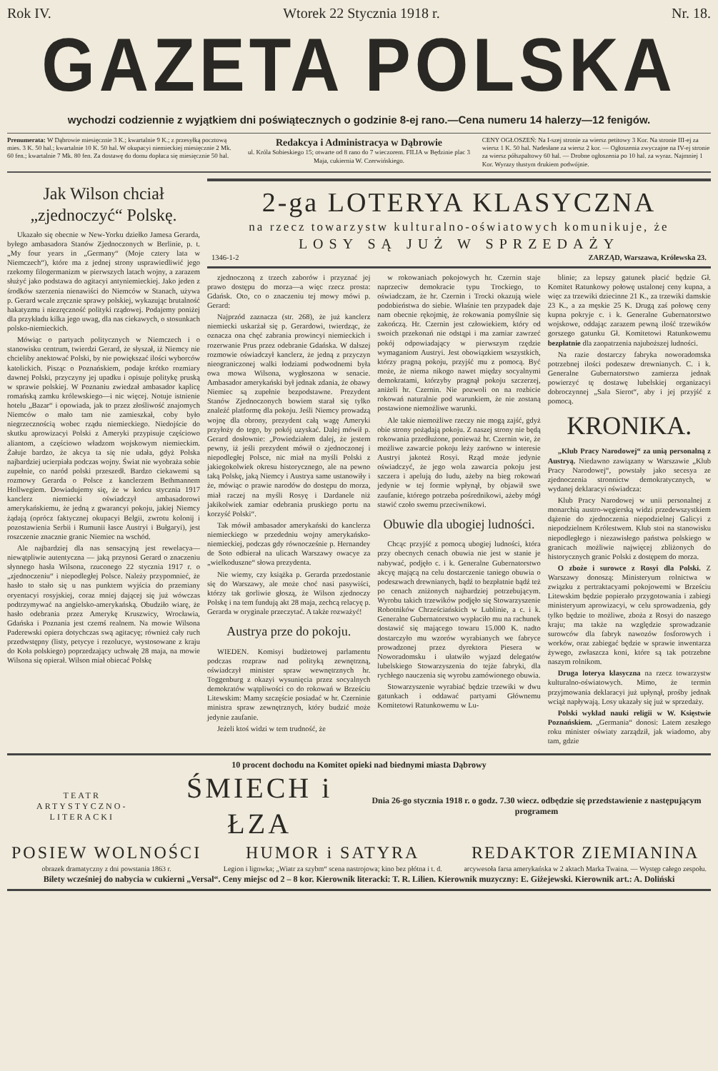Rok IV. Wtorek 22 Stycznia 1918 r. Nr. 18.
GAZETA POLSKA
wychodzi codziennie z wyjątkiem dni poświątecznych o godzinie 8-ej rano.—Cena numeru 14 halerzy—12 fenigów.
Prenumerata: W Dąbrowie miesięcznie 3 K.; kwartalnie 9 K.; z przesyłką pocztową mies. 3 K. 50 hal.; kwartalnie 10 K. 50 hal. W okupacyi niemieckiej miesięcznie 2 Mk. 60 fen.; kwartalnie 7 Mk. 80 fen. Za dostawę do domu dopłaca się miesięcznie 50 hal.
Redakcya i Administracya w Dąbrowie
ul. Króla Sobieskiego 15; otwarte od 8 rano do 7 wieczorem. FILIA w Będzinie plac 3 Maja, cukiernia W. Czerwińskiego.
CENY OGŁOSZEŃ: Na I-szej stronie za wiersz petitowy 3 Kor. Na stronie III-ej za wiersz 1 K. 50 hal. Nadesłane za wiersz 2 kor. — Ogłoszenia zwyczajne na IV-ej stronie za wiersz półszpaltowy 60 hal. — Drobne ogłoszenia po 10 hal. za wyraz. Najmniej 1 Kor. Wyrazy tłustym drukiem podwójnie.
Jak Wilson chciał „zjednoczyć“ Polskę.
Ukazało się obecnie w New-Yorku dziełko Jamesa Gerarda, byłego ambasadora Stanów Zjednoczonych w Berlinie, p. t. „My four years in „Germany“ (Moje cztery lata w Niemczech“), które ma z jednej strony usprawiedliwić jego rzekomy filogermanizm w pierwszych latach wojny, a zarazem służyć jako podstawa do agitacyi antyniemieckiej. Jako jeden z środków szerzenia nienawiści do Niemców w Stanach, używa p. Gerard wcale zręcznie sprawy polskiej, wykazując brutalność hakatyzmu i niezręczność polityki rządowej. Podajemy poniżej dla przykładu kilka jego uwag, dla nas ciekawych, o stosunkach polsko-niemieckich.
Mówiąc o partyach politycznych w Niemczech i o stanowisku centrum, twierdzi Gerard, że słyszał, iż Niemcy nie chcieliby anektować Polski, by nie powiększać ilości wyborców katolickich. Pisząc o Poznańskiem, podaje krótko rozmiary dawnej Polski, przyczyny jej upadku i opisuje politykę pruską w sprawie polskiej. W Poznaniu zwiedzał ambasador kaplicę romańską zamku królewskiego—i nic więcej. Notuje istnienie hotelu „Bazar“ i opowiada, jak to przez złośliwość znajomych Niemców o mało tam nie zamieszkał, coby było niegrzecznością wobec rządu niemieckiego. Niedojście do skutku aprowizacyi Polski z Ameryki przypisuje częściowo aliantom, a częściowo władzom wojskowym niemieckim. Żałuje bardzo, że akcya ta się nie udała, gdyż Polska najbardziej ucierpiała podczas wojny. Świat nie wyobraża sobie zupełnie, co naród polski przeszedł. Bardzo ciekawemi są rozmowy Gerarda o Polsce z kanclerzem Bethmannem Hollwegiem. Dowiadujemy się, że w końcu stycznia 1917 kanclerz niemiecki oświadczył ambasadorowi amerykańskiemu, że jedną z gwarancyi pokoju, jakiej Niemcy żądają (oprócz faktycznej okupacyi Belgii, zwrotu kolonij i pozostawienia Serbii i Rumunii łasce Austryi i Bułgaryi), jest roszczenie znacznie granic Niemiec na wschód.
Ale najbardziej dla nas sensacyjną jest rewelacya—niewątpliwie autentyczna — jaką przynosi Gerard o znaczeniu słynnego hasła Wilsona, rzuconego 22 stycznia 1917 r. o „zjednoczeniu“ i niepodległej Polsce. Należy przypomnieć, że hasło to stało się u nas punktem wyjścia do przemiany oryentacyi rosyjskiej, coraz mniej dającej się już wówczas podtrzymywać na angielsko-amerykańską. Obudziło wiarę, że hasło odebrania przez Amerykę Kruszwicy, Wrocławia, Gdańska i Poznania jest czemś realnem. Na mowie Wilsona Paderewski opiera dotychczas swą agitacyę; również cały ruch przedwstępny (listy, petycye i rezolucye, wystosowane z kraju do Koła polskiego) poprzedzający uchwałę 28 maja, na mowie Wilsona się opierał. Wilson miał obiecać Polskę
2-ga LOTERYA KLASYCZNA
na rzecz towarzystw kulturalno-oświatowych komunikuje, że
LOSY SĄ JUŻ W SPRZEDAŻY
1346-1-2 ZARZĄD, Warszawa, Królewska 23.
zjednoczoną z trzech zaborów i przyznać jej prawo dostępu do morza—a więc rzecz prosta: Gdańsk. Oto, co o znaczeniu tej mowy mówi p. Gerard:
Najprzód zaznacza (str. 268), że już kanclerz niemiecki uskarżał się p. Gerardowi, twierdząc, że oznacza ona chęć zabrania prowincyi niemieckich i rozerwanie Prus przez odebranie Gdańska. W dalszej rozmowie oświadczył kanclerz, że jedną z przyczyn nieograniczonej walki łodziami podwodnemi była owa mowa Wilsona, wygłoszona w senacie. Ambasador amerykański był jednak zdania, że obawy Niemiec są zupełnie bezpodstawne. Prezydent Stanów Zjednoczonych bowiem starał się tylko znaleźć platformę dla pokoju. Jeśli Niemcy prowadzą wojnę dla obrony, prezydent całą wagę Ameryki przyłoży do tego, by pokój uzyskać. Dalej mówił p. Gerard dosłownie: „Powiedziałem dalej, że jestem pewny, iż jeśli prezydent mówił o zjednoczonej i niepodległej Polsce, nic miał na myśli Polski z jakiegokolwiek okresu historycznego, ale na pewno taką Polskę, jaką Niemcy i Austrya same ustanowiły i że, mówiąc o prawie narodów do dostępu do morza, miał raczej na myśli Rosyę i Dardanele niż jakikolwiek zamiar odebrania pruskiego portu na korzyść Polski“.
Tak mówił ambasador amerykański do kanclerza niemieckiego w przededniu wojny amerykańsko-niemieckiej, podczas gdy równocześnie p. Hernandey de Soto odbierał na ulicach Warszawy owacye za „wielkoduszne“ słowa prezydenta.
Nie wiemy, czy książka p. Gerarda przedostanie się do Warszawy, ale może choć nasi pasywiści, którzy tak gorliwie głoszą, że Wilson zjednoczy Polskę i na tem fundują akt 28 maja, zechcą relacyę p. Gerarda w oryginale przeczytać. A także rozważyć!
Austrya prze do pokoju.
WIEDEN. Komisyi budżetowej parlamentu podczas rozpraw nad polityką zewnętrzną, oświadczył minister spraw wewnętrznych hr. Toggenburg z okazyi wysunięcia przez socyalnych demokratów wątpliwości co do rokowań w Brześciu Litewskim: Mamy szczęście posiadać w hr. Czerninie ministra spraw zewnętrznych, który budzić może jedynie zaufanie.
Jeżeli ktoś widzi w tem trudność, że
w rokowaniach pokojowych hr. Czernin staje naprzeciw demokracie typu Trockiego, to oświadczam, że hr. Czernin i Trocki okazują wiele podobieństwa do siebie. Właśnie ten przypadek daje nam obecnie rękojmię, że rokowania pomyślnie się zakończą. Hr. Czernin jest człowiekiem, który od swoich przekonań nie odstąpi i ma zamiar zawrzeć pokój odpowiadający w pierwszym rzędzie wymaganiom Austryi. Jest obowiązkiem wszystkich, którzy pragną pokoju, przyjść mu z pomocą. Być może, że niema nikogo nawet między socyalnymi demokratami, którzyby pragnął pokoju szczerzej, aniżeli hr. Czernin. Nie pozwoli on na rozbicie rokowań naturalnie pod warunkiem, że nie zostaną postawione niemożliwe warunki.
Ale takie niemożliwe rzeczy nie mogą zajść, gdyż obie strony pożądają pokoju. Z naszej strony nie będą rokowania przedłużone, ponieważ hr. Czernin wie, że możliwe zawarcie pokoju leży zarówno w interesie Austryi jakoteż Rosyi. Rząd może jedynie oświadczyć, że jego wola zawarcia pokoju jest szczera i apelują do ludu, ażeby na bieg rokowań jedynie w tej formie wpłynął, by objawił swe zaufanie, którego potrzeba pośrednikowi, ażeby mógł stawić czoło swemu przeciwnikowi.
Obuwie dla ubogiej ludności.
Chcąc przyjść z pomocą ubogiej ludności, która przy obecnych cenach obuwia nie jest w stanie je nabywać, podjęło c. i k. Generalne Gubernatorstwo akcyę mającą na celu dostarczenie taniego obuwia o podeszwach drewnianych, bądź to bezpłatnie bądź też po cenach zniżonych najbardziej potrzebującym. Wyrobu takich trzewików podjęło się Stowarzyszenie Robotników Chrześciańskich w Lublinie, a c. i k. Generalne Gubernatorstwo wypłaciło mu na rachunek dostawić się mającego towaru 15.000 K. nadto dostarczyło mu wzorów wyrabianych we fabryce prowadzonej przez dyrektora Piesera w Noworadomsku i ułatwiło wyjazd delegatów lubelskiego Stowarzyszenia do tejże fabryki, dla rychłego nauczenia się wyrobu zamówionego obuwia.
Stowarzyszenie wyrabiać będzie trzewiki w dwu gatunkach i oddawać partyami Głównemu Komitetowi Ratunkowemu w Lu-
blinie; za lepszy gatunek płacić będzie Gł. Komitet Ratunkowy połowę ustalonej ceny kupna, a więc za trzewiki dziecinne 21 K., za trzewiki damskie 23 K., a za męskie 25 K. Drugą zaś połowę ceny kupna pokryje c. i k. Generalne Gubernatorstwo wojskowe, oddając zarazem pewną ilość trzewików gorszego gatunku Gł. Komitetowi Ratunkowemu bezpłatnie dla zaopatrzenia najuboższej ludności.
Na razie dostarczy fabryka noworadomska potrzebnej ilości podeszew drewnianych. C. i k. Generalne Gubernatorstwo zamierza jednak powierzyć tę dostawę lubelskiej organizacyi dobroczynnej „Sala Sierot“, aby i jej przyjść z pomocą.
KRONIKA.
„Klub Pracy Narodowej“ za unią personalną z Austryą. Niedawno zawiązany w Warszawie „Klub Pracy Narodowej“, powstały jako secesya ze zjednoczenia stronnictw demokratycznych, w wydanej deklaracyi oświadcza:
Klub Pracy Narodowej w unii personalnej z monarchią austro-węgierską widzi przedewszystkiem dążenie do zjednoczenia niepodzielnej Galicyi z niepodzielnem Królestwem. Klub stoi na stanowisku niepodległego i niezawisłego państwa polskiego w granicach możliwie najwięcej zbliżonych do historycznych granic Polski z dostępem do morza.
O zboże i surowce z Rosyi dla Polski. Z Warszawy donoszą: Ministeryum rolnictwa w związku z pertraktacyami pokojowemi w Brześciu Litewskim będzie popierało przygotowania i zabiegi ministeryum aprowizacyi, w celu sprowadzenia, gdy tylko będzie to możliwe, zboża z Rosyi do naszego kraju; ma także na względzie sprowadzanie surowców dla fabryk nawozów fosforowych i worków, oraz zabiegać będzie w sprawie inwentarza żywego, zwłaszcza koni, które są tak potrzebne naszym rolnikom.
Druga loterya klasyczna na rzecz towarzystw kulturalno-oświatowych. Mimo, że termin przyjmowania deklaracyi już upłynął, prośby jednak wciąż napływają. Losy ukazały się już w sprzedaży.
Polski wykład nauki religii w W. Księstwie Poznańskiem. „Germania“ donosi: Latem zeszłego roku minister oświaty zarządził, jak wiadomo, aby tam, gdzie
10 procent dochodu na Komitet opieki nad biednymi miasta Dąbrowy
TEATR
ARTYSTYCZNO-LITERACKI ŚMIECH i ŁZA Dnia 26-go stycznia 1918 r. o godz. 7.30 wiecz. odbędzie się przedstawienie z następującym programem
POSIEW WOLNOŚCI
obrazek dramatyczny z dni powstania 1863 r.
HUMOR i SATYRA
Legion i lignwka; „Wiatr za szybm“ scena nastrojowa; kino bez płótna i t. d.
REDAKTOR ZIEMIANINA
arcywesoła farsa amerykańska w 2 aktach Marka Twaina. — Występ całego zespołu.
Bilety wcześniej do nabycia w cukierni „Versal“. Ceny miejsc od 2 – 8 kor. Kierownik literacki: T. R. Lilien. Kierownik muzyczny: E. Giżejewski. Kierownik art.: A. Doliński